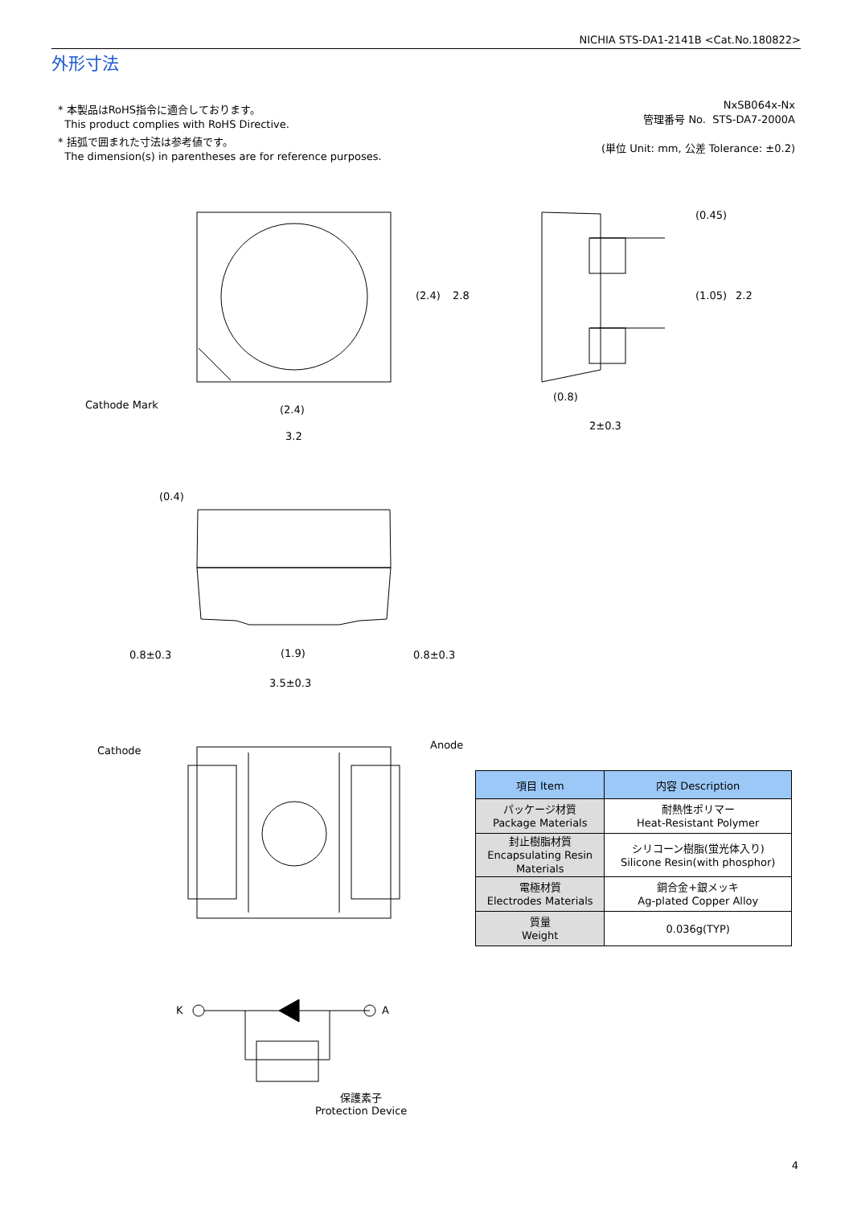NICHIA STS-DA1-2141B <Cat.No.180822>
外形寸法
* 本製品はRoHS指令に適合しております。
This product complies with RoHS Directive.
* 括弧で囲まれた寸法は参考値です。
The dimension(s) in parentheses are for reference purposes.
NxSB064x-Nx
管理番号 No. STS-DA7-2000A
(単位 Unit: mm, 公差 Tolerance: ±0.2)
Cathode Mark (2.4)
3.2
(0.8)
2±0.3
(2.4) 2.8
(0.45)
(1.05) 2.2
(0.4)
0.8±0.3 (1.9) 0.8±0.3
3.5±0.3
Cathode Anode
K A
保護素子
Protection Device
| 項目 Item | 内容 Description |
| --- | --- |
| パッケージ材質 Package Materials | 耐熱性ポリマー Heat-Resistant Polymer |
| 封止樹脂材質 Encapsulating Resin Materials | シリコーン樹脂(蛍光体入り) Silicone Resin(with phosphor) |
| 電極材質 Electrodes Materials | 銅合金+銀メッキ Ag-plated Copper Alloy |
| 質量 Weight | 0.036g(TYP) |
4